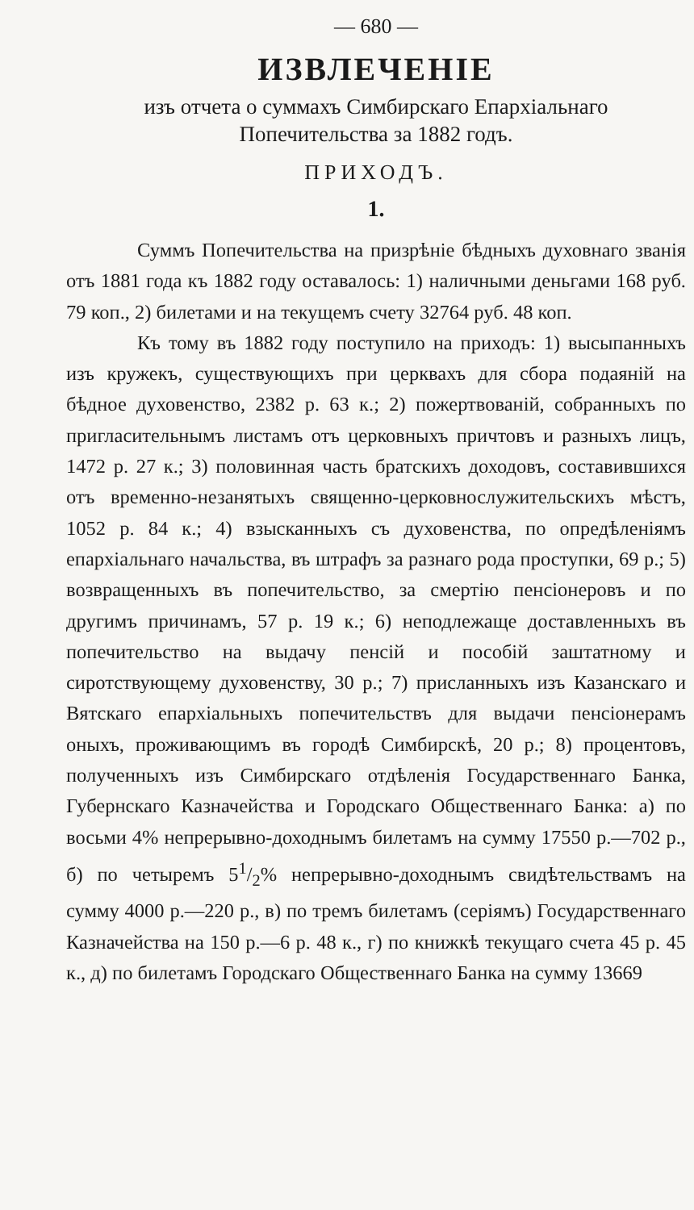— 680 —
ИЗВЛЕЧЕНІЕ
изъ отчета о суммахъ Симбирскаго Епархіальнаго
Попечительства за 1882 годъ.
ПРИХОДЪ.
1.
Суммъ Попечительства на призрѣніе бѣдныхъ духовнаго званія отъ 1881 года къ 1882 году оставалось: 1) наличными деньгами 168 руб. 79 коп., 2) билетами и на текущемъ счету 32764 руб. 48 коп.
Къ тому въ 1882 году поступило на приходъ: 1) высыпанныхъ изъ кружекъ, существующихъ при церквахъ для сбора подаяній на бѣдное духовенство, 2382 р. 63 к.; 2) пожертвованій, собранныхъ по пригласительнымъ листамъ отъ церковныхъ причтовъ и разныхъ лицъ, 1472 р. 27 к.; 3) половинная часть братскихъ доходовъ, составившихся отъ временно-незанятыхъ священно-церковнослужительскихъ мѣстъ, 1052 р. 84 к.; 4) взысканныхъ съ духовенства, по опредѣленіямъ епархіальнаго начальства, въ штрафъ за разнаго рода проступки, 69 р.; 5) возвращенныхъ въ попечительство, за смертію пенсіонеровъ и по другимъ причинамъ, 57 р. 19 к.; 6) неподлежаще доставленныхъ въ попечительство на выдачу пенсій и пособій заштатному и сиротствующему духовенству, 30 р.; 7) присланныхъ изъ Казанскаго и Вятскаго епархіальныхъ попечительствъ для выдачи пенсіонерамъ оныхъ, проживающимъ въ городѣ Симбирскѣ, 20 р.; 8) процентовъ, полученныхъ изъ Симбирскаго отдѣленія Государственнаго Банка, Губернскаго Казначейства и Городскаго Общественнаго Банка: а) по восьми 4% непрерывно-доходнымъ билетамъ на сумму 17550 р.—702 р., б) по четыремъ 51/2% непрерывно-доходнымъ свидѣтельствамъ на сумму 4000 р.—220 р., в) по тремъ билетамъ (серіямъ) Государственнаго Казначейства на 150 р.—6 р. 48 к., г) по книжкѣ текущаго счета 45 р. 45 к., д) по билетамъ Городскаго Общественнаго Банка на сумму 13669